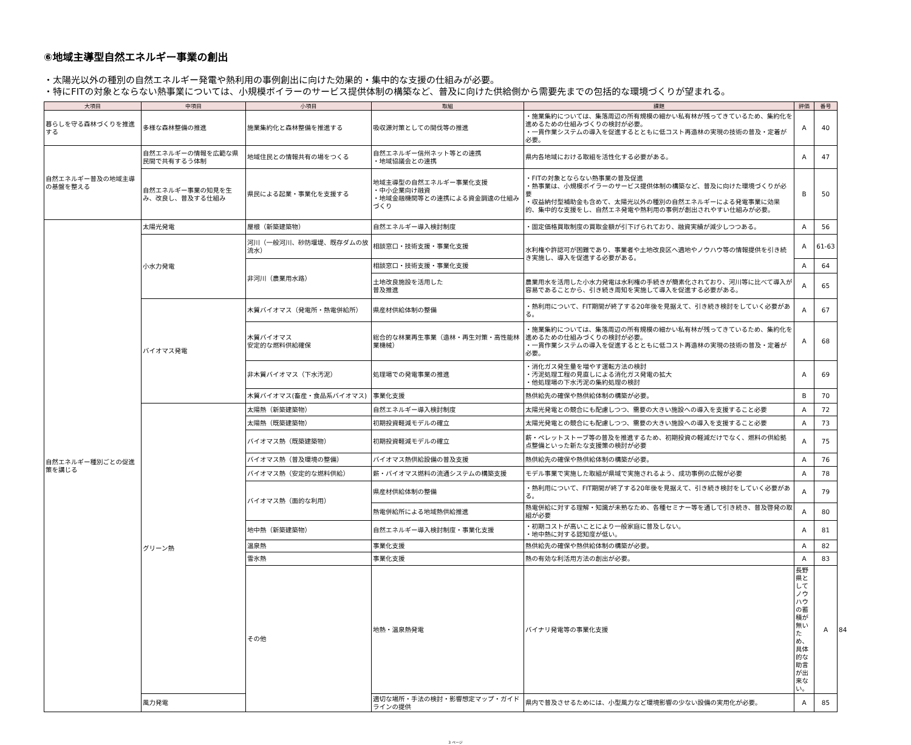⑥地域主導型自然エネルギー事業の創出
・太陽光以外の種別の自然エネルギー発電や熱利用の事例創出に向けた効果的・集中的な支援の仕組みが必要。
・特にFITの対象とならない熱事業については、小規模ボイラーのサービス提供体制の構築など、普及に向けた供給側から需要先までの包括的な環境づくりが望まれる。
| 大項目 | 中項目 | 小項目 | 取組 | 課題 | 評価 | 番号 | |
| --- | --- | --- | --- | --- | --- | --- | --- |
| 暮らしを守る森林づくりを推進する | 多様な森林整備の推進 | 施業集約化と森林整備を推進する | 吸収源対策としての間伐等の推進 | ・施業集約については、集落周辺の所有規模の細かい私有林が残ってきているため、集約化を進めるための仕組みづくりの検討が必要。 ・一貫作業システムの導入を促進するとともに低コスト再造林の実現の技術の普及・定着が必要。 | A | 40 | |
| 自然エネルギー普及の地域主導の基盤を整える | 自然エネルギーの情報を広範な県民間で共有するう体制 | 地域住民との情報共有の場をつくる | 自然エネルギー信州ネット等との連携 ・地域協議会との連携 | 県内各地域における取組を活性化する必要がある。 | A | 47 | |
| | 自然エネルギー事業の知見を生み、改良し、普及する仕組み | 県民による起業・事業化を支援する | 地域主導型の自然エネルギー事業化支援 ・中小企業向け融資 ・地域金融機関等との連携による資金調達の仕組みづくり | ・FITの対象とならない熱事業の普及促進 ・熱事業は、小規模ボイラーのサービス提供体制の構築など、普及に向けた環境づくりが必要 ・収益納付型補助金も含めて、太陽光以外の種別の自然エネルギーによる発電事業に効果的、集中的な支援をし、自然エネ発電や熱利用の事例が創出されやすい仕組みが必要。 | B | 50 | |
| 自然エネルギー種別ごとの促進策を講じる | 太陽光発電 | 屋根（新築建築物） | 自然エネルギー導入検討制度 | ・固定価格買取制度の買取金額が引下げられており、融資実績が減少しつつある。 | A | 56 | |
| | 小水力発電 | 河川（一般河川、砂防堰堤、既存ダムの放流水） | 相談窓口・技術支援・事業化支援 | 水利権や許認可が困難であり、事業者や土地改良区へ適地やノウハウ等の情報提供を引き続き実施し、導入を促進する必要がある。 | A | 61-63 | |
| | | 非河川（農業用水路） | 相談窓口・技術支援・事業化支援 | | A | 64 | |
| | | | 土地改良施設を活用した 普及推進 | 農業用水を活用した小水力発電は水利権の手続きが簡素化されており、河川等に比べて導入が容易であることから、引き続き周知を実施して導入を促進する必要がある。 | A | 65 | |
| | バイオマス発電 | 木質バイオマス（発電所・熱電併給所） | 県産材供給体制の整備 | ・熱利用について、FIT期間が終了する20年後を見据えて、引き続き検討をしていく必要がある。 | A | 67 | |
| | | 木質バイオマス 安定的な燃料供給確保 | 総合的な林業再生事業（造林・再生対策・高性能林業機械） | ・施業集約については、集落周辺の所有規模の細かい私有林が残ってきているため、集約化を進めるための仕組みづくりの検討が必要。 ・一貫作業システムの導入を促進するとともに低コスト再造林の実現の技術の普及・定着が必要。 | A | 68 | |
| | | 非木質バイオマス（下水汚泥） | 処理場での発電事業の推進 | ・消化ガス発生量を増やす運転方法の検討 ・汚泥処理工程の見直しによる消化ガス発電の拡大 ・他処理場の下水汚泥の集約処理の検討 | A | 69 | |
| | | 木質バイオマス(畜産・食品系バイオマス) | 事業化支援 | 熱供給先の確保や熱供給体制の構築が必要。 | B | 70 | |
| | グリーン熱 | 太陽熱（新築建築物） | 自然エネルギー導入検討制度 | 太陽光発電との競合にも配慮しつつ、需要の大きい施設への導入を支援すること必要 | A | 72 | |
| | | 太陽熱（既築建築物） | 初期投資軽減モデルの確立 | 太陽光発電との競合にも配慮しつつ、需要の大きい施設への導入を支援すること必要 | A | 73 | |
| | | バイオマス熱（既築建築物） | 初期投資軽減モデルの確立 | 薪・ペレットストーブ等の普及を推進するため、初期投資の軽減だけでなく、燃料の供給拠点整備といった新たな支援策の検討が必要 | A | 75 | |
| | | バイオマス熱（普及環境の整備） | バイオマス熱供給設備の普及支援 | 熱供給先の確保や熱供給体制の構築が必要。 | A | 76 | |
| | | バイオマス熱（安定的な燃料供給） | 薪・バイオマス燃料の流通システムの構築支援 | モデル事業で実施した取組が県域で実施されるよう、成功事例の広報が必要 | A | 78 | |
| | | バイオマス熱（面的な利用） | 県産材供給体制の整備 | ・熱利用について、FIT期間が終了する20年後を見据えて、引き続き検討をしていく必要がある。 | A | 79 | |
| | | | 熱電併給所による地域熱供給推進 | 熱電併給に対する理解・知識が未熟なため、各種セミナー等を通して引き続き、普及啓発の取組が必要 | A | 80 | |
| | | 地中熱（新築建築物） | 自然エネルギー導入検討制度・事業化支援 | ・初期コストが高いことにより一般家庭に普及しない。 ・地中熱に対する認知度が低い。 | A | 81 | |
| | | 温泉熱 | 事業化支援 | 熱供給先の確保や熱供給体制の構築が必要。 | A | 82 | |
| | | 雪氷熱 | 事業化支援 | 熱の有効な利活用方法の創出が必要。 | A | 83 | |
| | | その他 | 地熱・温泉熱発電 | バイナリ発電等の事業化支援 | 長野県としてノウハウの蓄積が無いため、具体的な助言が出来ない。 | A | 84 |
| | 風力発電 | | 適切な場所・手法の検討・影響想定マップ・ガイドラインの提供 | 県内で普及させるためには、小型風力など環境影響の少ない設備の実用化が必要。 | A | 85 | |
3 ページ